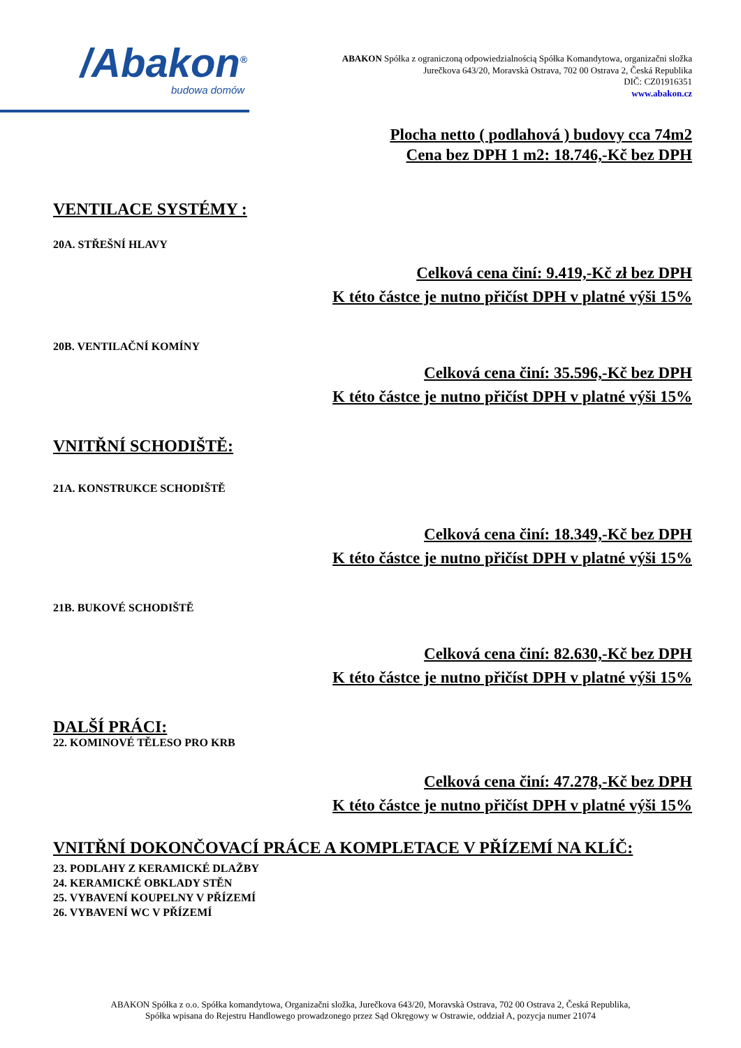/Abakon<sup>®</sup>
budowa domów
ABAKON Spółka z ograniczoną odpowiedzialnością Spółka Komandytowa, organizačni složka
Jurečkova 643/20, Moravskà Ostrava, 702 00 Ostrava 2, Česká Republika
DIČ: CZ01916351
www.abakon.cz
Plocha netto ( podlahová ) budovy cca 74m2
Cena bez DPH 1 m2: 18.746,-Kč bez DPH
VENTILACE SYSTÉMY :
20A. STŘEŠNÍ HLAVY
Celková cena činí: 9.419,-Kč zł bez DPH
K této částce je nutno přičíst DPH v platné výši 15%
20B. VENTILAČNÍ KOMÍNY
Celková cena činí: 35.596,-Kč bez DPH
K této částce je nutno přičíst DPH v platné výši 15%
VNITŘNÍ SCHODIŠTĚ:
21A. KONSTRUKCE SCHODIŠTĚ
Celková cena činí: 18.349,-Kč bez DPH
K této částce je nutno přičíst DPH v platné výši 15%
21B. BUKOVÉ SCHODIŠTĚ
Celková cena činí: 82.630,-Kč bez DPH
K této částce je nutno přičíst DPH v platné výši 15%
DALŠÍ PRÁCI:
22. KOMINOVÉ TĚLESO PRO KRB
Celková cena činí: 47.278,-Kč bez DPH
K této částce je nutno přičíst DPH v platné výši 15%
VNITŘNÍ DOKONČOVACÍ PRÁCE A KOMPLETACE V PŘÍZEMÍ NA KLÍČ:
23. PODLAHY Z KERAMICKÉ DLAŽBY
24. KERAMICKÉ OBKLADY STĚN
25. VYBAVENÍ KOUPELNY V PŘÍZEMÍ
26. VYBAVENÍ WC V PŘÍZEMÍ
ABAKON Spółka z o.o. Spółka komandytowa, Organizačni složka, Jurečkova 643/20, Moravskà Ostrava, 702 00 Ostrava 2, Česká Republika,
Spółka wpisana do Rejestru Handlowego prowadzonego przez Sąd Okręgowy w Ostrawie, oddział A, pozycja numer 21074